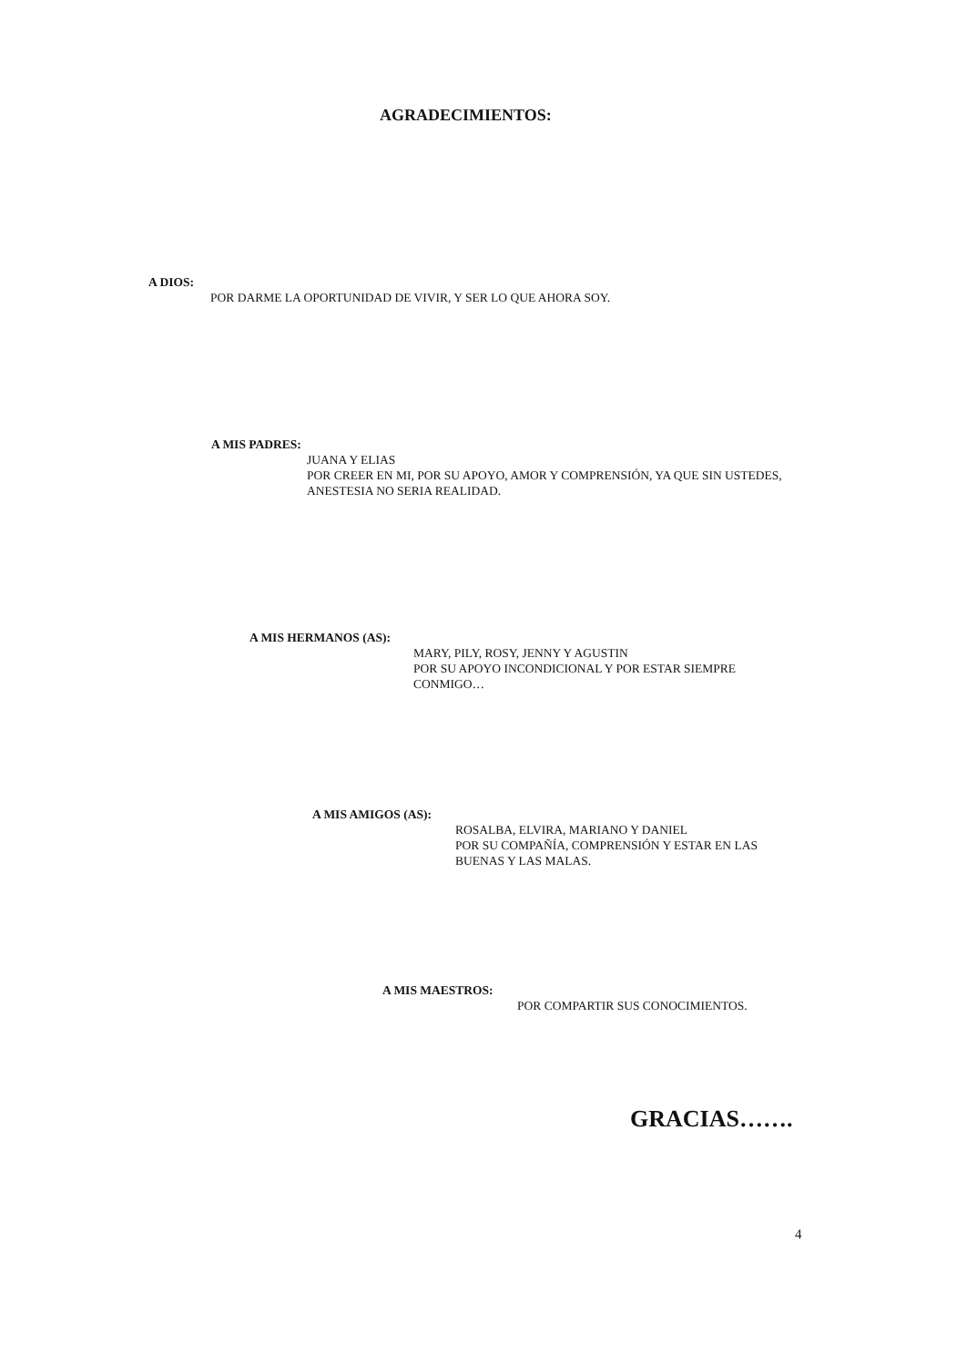AGRADECIMIENTOS:
A DIOS:
POR DARME LA OPORTUNIDAD DE VIVIR, Y SER LO QUE AHORA SOY.
A MIS PADRES:
JUANA Y ELIAS
POR CREER EN MI, POR SU APOYO, AMOR Y COMPRENSIÓN, YA QUE SIN USTEDES, ANESTESIA NO SERIA REALIDAD.
A MIS HERMANOS (AS):
MARY, PILY, ROSY, JENNY Y AGUSTIN
POR SU APOYO INCONDICIONAL Y POR ESTAR SIEMPRE CONMIGO…
A MIS AMIGOS (AS):
ROSALBA, ELVIRA, MARIANO Y DANIEL
POR SU COMPAÑÍA, COMPRENSIÓN Y ESTAR EN LAS BUENAS Y LAS MALAS.
A MIS MAESTROS:
POR COMPARTIR SUS CONOCIMIENTOS.
GRACIAS…….
4